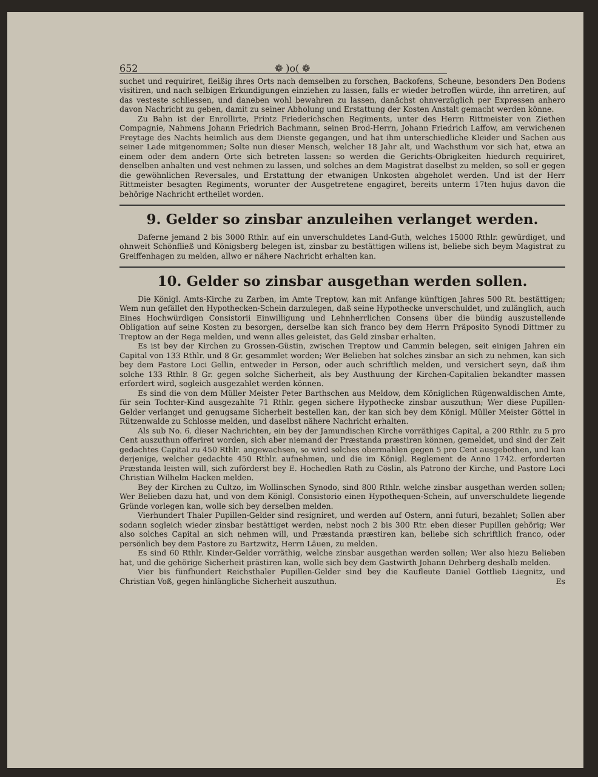652 ❁ )o( ❁
suchet und requiriret, fleißig ihres Orts nach demselben zu forschen, Backofens, Scheune, besonders Den Bodens visitiren, und nach selbigen Erkundigungen einziehen zu lassen, falls er wieder betroffen würde, ihn arretiren, auf das vesteste schliessen, und daneben wohl bewahren zu lassen, danächst ohnverzüglich per Expressen anhero davon Nachricht zu geben, damit zu seiner Abholung und Erstattung der Kosten Anstalt gemacht werden könne.
Zu Bahn ist der Enrollirte, Printz Friederichschen Regiments, unter des Herrn Rittmeister von Ziethen Compagnie, Nahmens Johann Friedrich Bachmann, seinen Brod-Herrn, Johann Friedrich Laffow, am verwichenen Freytage des Nachts heimlich aus dem Dienste gegangen, und hat ihm unterschiedliche Kleider und Sachen aus seiner Lade mitgenommen; Solte nun dieser Mensch, welcher 18 Jahr alt, und Wachsthum vor sich hat, etwa an einem oder dem andern Orte sich betreten lassen: so werden die Gerichts-Obrigkeiten hiedurch requiriret, denselben anhalten und vest nehmen zu lassen, und solches an dem Magistrat daselbst zu melden, so soll er gegen die gewöhnlichen Reversales, und Erstattung der etwanigen Unkosten abgeholet werden. Und ist der Herr Rittmeister besagten Regiments, worunter der Ausgetretene engagiret, bereits unterm 17ten hujus davon die behörige Nachricht ertheilet worden.
9. Gelder so zinsbar anzuleihen verlanget werden.
Daferne jemand 2 bis 3000 Rthlr. auf ein unverschuldetes Land-Guth, welches 15000 Rthlr. gewürdiget, und ohnweit Schönfließ und Königsberg belegen ist, zinsbar zu bestättigen willens ist, beliebe sich beym Magistrat zu Greiffenhagen zu melden, allwo er nähere Nachricht erhalten kan.
10. Gelder so zinsbar ausgethan werden sollen.
Die Königl. Amts-Kirche zu Zarben, im Amte Treptow, kan mit Anfange künftigen Jahres 500 Rt. bestättigen; Wem nun gefället den Hypothecken-Schein darzulegen, daß seine Hypothecke unverschuldet, und zulänglich, auch Eines Hochwürdigen Consistorii Einwilligung und Lehnherrlichen Consens über die bündig auszustellende Obligation auf seine Kosten zu besorgen, derselbe kan sich franco bey dem Herrn Präposito Synodi Dittmer zu Treptow an der Rega melden, und wenn alles geleistet, das Geld zinsbar erhalten.
Es ist bey der Kirchen zu Grossen-Güstin, zwischen Treptow und Cammin belegen, seit einigen Jahren ein Capital von 133 Rthlr. und 8 Gr. gesammlet worden; Wer Belieben hat solches zinsbar an sich zu nehmen, kan sich bey dem Pastore Loci Gellin, entweder in Person, oder auch schriftlich melden, und versichert seyn, daß ihm solche 133 Rthlr. 8 Gr. gegen solche Sicherheit, als bey Austhuung der Kirchen-Capitalien bekandter massen erfordert wird, sogleich ausgezahlet werden können.
Es sind die von dem Müller Meister Peter Barthschen aus Meldow, dem Königlichen Rügenwaldischen Amte, für sein Tochter-Kind ausgezahlte 71 Rthlr. gegen sichere Hypothecke zinsbar auszuthun; Wer diese Pupillen-Gelder verlanget und genugsame Sicherheit bestellen kan, der kan sich bey dem Königl. Müller Meister Göttel in Rützenwalde zu Schlosse melden, und daselbst nähere Nachricht erhalten.
Als sub No. 6. dieser Nachrichten, ein bey der Jamundischen Kirche vorräthiges Capital, a 200 Rthlr. zu 5 pro Cent auszuthun offeriret worden, sich aber niemand der Præstanda præstiren können, gemeldet, und sind der Zeit gedachtes Capital zu 450 Rthlr. angewachsen, so wird solches obermahlen gegen 5 pro Cent ausgebothen, und kan derjenige, welcher gedachte 450 Rthlr. aufnehmen, und die im Königl. Reglement de Anno 1742. erforderten Præstanda leisten will, sich zuförderst bey E. Hochedlen Rath zu Cöslin, als Patrono der Kirche, und Pastore Loci Christian Wilhelm Hacken melden.
Bey der Kirchen zu Cultzo, im Wollinschen Synodo, sind 800 Rthlr. welche zinsbar ausgethan werden sollen; Wer Belieben dazu hat, und von dem Königl. Consistorio einen Hypothequen-Schein, auf unverschuldete liegende Gründe vorlegen kan, wolle sich bey derselben melden.
Vierhundert Thaler Pupillen-Gelder sind resigniret, und werden auf Ostern, anni futuri, bezahlet; Sollen aber sodann sogleich wieder zinsbar bestättiget werden, nebst noch 2 bis 300 Rtr. eben dieser Pupillen gehörig; Wer also solches Capital an sich nehmen will, und Præstanda præstiren kan, beliebe sich schriftlich franco, oder persönlich bey dem Pastore zu Bartzwitz, Herrn Läuen, zu melden.
Es sind 60 Rthlr. Kinder-Gelder vorräthig, welche zinsbar ausgethan werden sollen; Wer also hiezu Belieben hat, und die gehörige Sicherheit prästiren kan, wolle sich bey dem Gastwirth Johann Dehrberg deshalb melden.
Vier bis fünfhundert Reichsthaler Pupillen-Gelder sind bey die Kaufleute Daniel Gottlieb Liegnitz, und Christian Voß, gegen hinlängliche Sicherheit auszuthun. Es